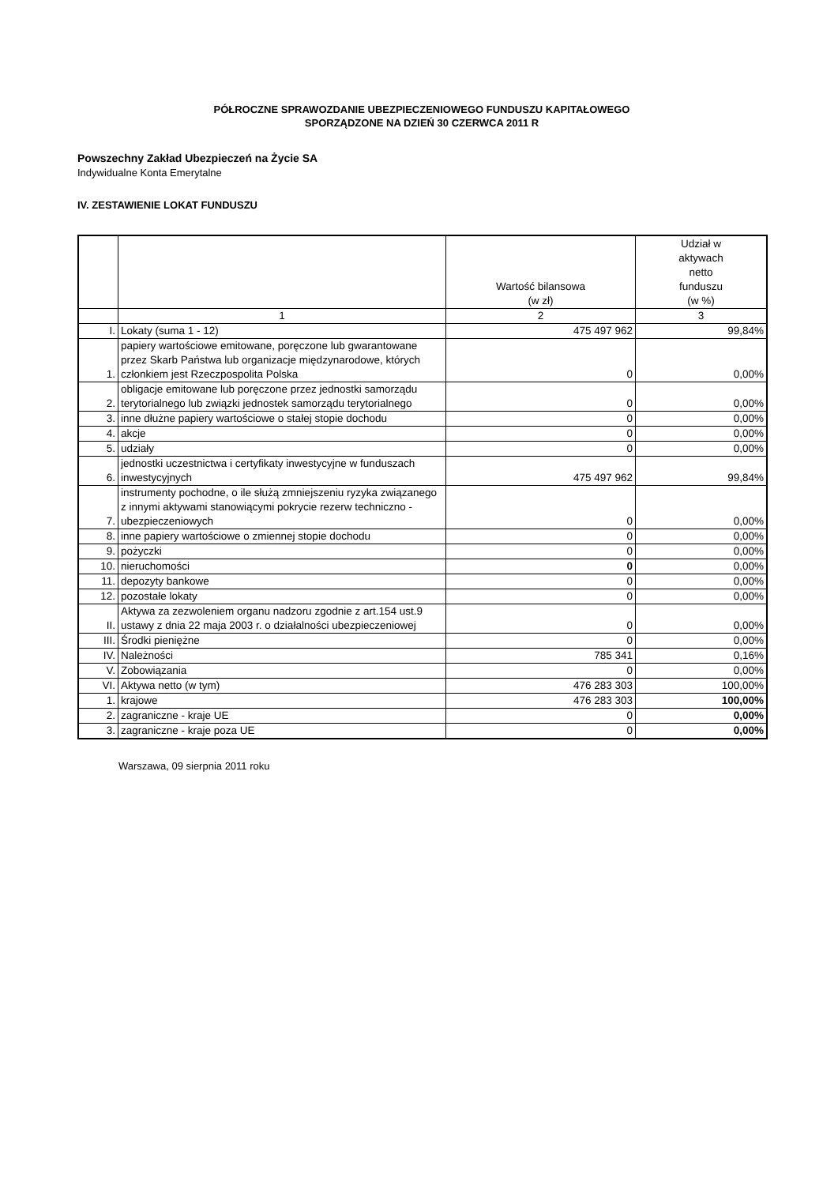PÓŁROCZNE SPRAWOZDANIE UBEZPIECZENIOWEGO FUNDUSZU KAPITAŁOWEGO
SPORZĄDZONE NA DZIEŃ 30 CZERWCA 2011 R
Powszechny Zakład Ubezpieczeń na Życie SA
Indywidualne Konta Emerytalne
IV. ZESTAWIENIE LOKAT FUNDUSZU
| | | Wartość bilansowa (w zł) | Udział w aktywach netto funduszu (w %) |
| --- | --- | --- | --- |
| | 1 | 2 | 3 |
| I. | Lokaty (suma 1 - 12) | 475 497 962 | 99,84% |
| 1. | papiery wartościowe emitowane, poręczone lub gwarantowane przez Skarb Państwa lub organizacje międzynarodowe, których członkiem jest Rzeczpospolita Polska | 0 | 0,00% |
| 2. | obligacje emitowane lub poręczone przez jednostki samorządu terytorialnego lub związki jednostek samorządu terytorialnego | 0 | 0,00% |
| 3. | inne dłużne papiery wartościowe o stałej stopie dochodu | 0 | 0,00% |
| 4. | akcje | 0 | 0,00% |
| 5. | udziały | 0 | 0,00% |
| 6. | jednostki uczestnictwa i certyfikaty inwestycyjne w funduszach inwestycyjnych | 475 497 962 | 99,84% |
| 7. | instrumenty pochodne, o ile służą zmniejszeniu ryzyka związanego z innymi aktywami stanowiącymi pokrycie rezerw techniczno - ubezpieczeniowych | 0 | 0,00% |
| 8. | inne papiery wartościowe o zmiennej stopie dochodu | 0 | 0,00% |
| 9. | pożyczki | 0 | 0,00% |
| 10. | nieruchomości | 0 | 0,00% |
| 11. | depozyty bankowe | 0 | 0,00% |
| 12. | pozostałe lokaty | 0 | 0,00% |
| II. | Aktywa za zezwoleniem organu nadzoru zgodnie z art.154 ust.9 ustawy z dnia 22 maja 2003 r. o działalności ubezpieczeniowej | 0 | 0,00% |
| III. | Środki pieniężne | 0 | 0,00% |
| IV. | Należności | 785 341 | 0,16% |
| V. | Zobowiązania | 0 | 0,00% |
| VI. | Aktywa netto (w tym) | 476 283 303 | 100,00% |
| 1. | krajowe | 476 283 303 | 100,00% |
| 2. | zagraniczne - kraje UE | 0 | 0,00% |
| 3. | zagraniczne - kraje poza UE | 0 | 0,00% |
Warszawa, 09 sierpnia 2011 roku